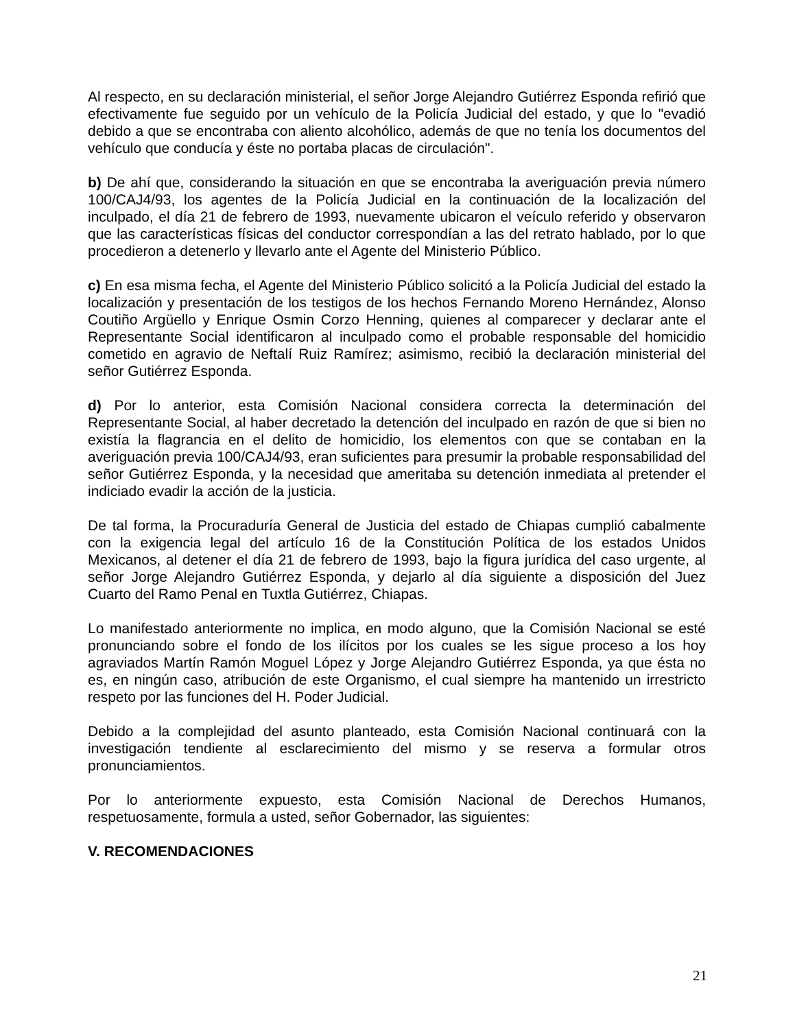Al respecto, en su declaración ministerial, el señor Jorge Alejandro Gutiérrez Esponda refirió que efectivamente fue seguido por un vehículo de la Policía Judicial del estado, y que lo "evadió debido a que se encontraba con aliento alcohólico, además de que no tenía los documentos del vehículo que conducía y éste no portaba placas de circulación".
b) De ahí que, considerando la situación en que se encontraba la averiguación previa número 100/CAJ4/93, los agentes de la Policía Judicial en la continuación de la localización del inculpado, el día 21 de febrero de 1993, nuevamente ubicaron el veículo referido y observaron que las características físicas del conductor correspondían a las del retrato hablado, por lo que procedieron a detenerlo y llevarlo ante el Agente del Ministerio Público.
c) En esa misma fecha, el Agente del Ministerio Público solicitó a la Policía Judicial del estado la localización y presentación de los testigos de los hechos Fernando Moreno Hernández, Alonso Coutiño Argüello y Enrique Osmin Corzo Henning, quienes al comparecer y declarar ante el Representante Social identificaron al inculpado como el probable responsable del homicidio cometido en agravio de Neftalí Ruiz Ramírez; asimismo, recibió la declaración ministerial del señor Gutiérrez Esponda.
d) Por lo anterior, esta Comisión Nacional considera correcta la determinación del Representante Social, al haber decretado la detención del inculpado en razón de que si bien no existía la flagrancia en el delito de homicidio, los elementos con que se contaban en la averiguación previa 100/CAJ4/93, eran suficientes para presumir la probable responsabilidad del señor Gutiérrez Esponda, y la necesidad que ameritaba su detención inmediata al pretender el indiciado evadir la acción de la justicia.
De tal forma, la Procuraduría General de Justicia del estado de Chiapas cumplió cabalmente con la exigencia legal del artículo 16 de la Constitución Política de los estados Unidos Mexicanos, al detener el día 21 de febrero de 1993, bajo la figura jurídica del caso urgente, al señor Jorge Alejandro Gutiérrez Esponda, y dejarlo al día siguiente a disposición del Juez Cuarto del Ramo Penal en Tuxtla Gutiérrez, Chiapas.
Lo manifestado anteriormente no implica, en modo alguno, que la Comisión Nacional se esté pronunciando sobre el fondo de los ilícitos por los cuales se les sigue proceso a los hoy agraviados Martín Ramón Moguel López y Jorge Alejandro Gutiérrez Esponda, ya que ésta no es, en ningún caso, atribución de este Organismo, el cual siempre ha mantenido un irrestricto respeto por las funciones del H. Poder Judicial.
Debido a la complejidad del asunto planteado, esta Comisión Nacional continuará con la investigación tendiente al esclarecimiento del mismo y se reserva a formular otros pronunciamientos.
Por lo anteriormente expuesto, esta Comisión Nacional de Derechos Humanos, respetuosamente, formula a usted, señor Gobernador, las siguientes:
V. RECOMENDACIONES
21